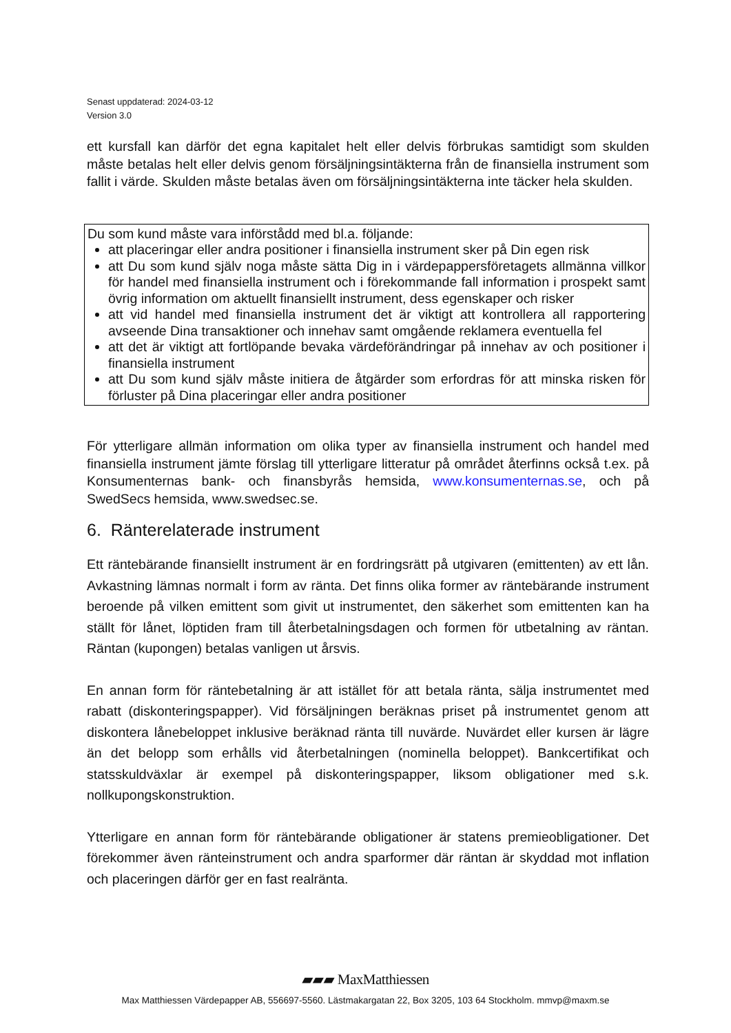Senast uppdaterad: 2024-03-12
Version 3.0
ett kursfall kan därför det egna kapitalet helt eller delvis förbrukas samtidigt som skulden måste betalas helt eller delvis genom försäljningsintäkterna från de finansiella instrument som fallit i värde. Skulden måste betalas även om försäljningsintäkterna inte täcker hela skulden.
Du som kund måste vara införstådd med bl.a. följande:
att placeringar eller andra positioner i finansiella instrument sker på Din egen risk
att Du som kund själv noga måste sätta Dig in i värdepappersföretagets allmänna villkor för handel med finansiella instrument och i förekommande fall information i prospekt samt övrig information om aktuellt finansiellt instrument, dess egenskaper och risker
att vid handel med finansiella instrument det är viktigt att kontrollera all rapportering avseende Dina transaktioner och innehav samt omgående reklamera eventuella fel
att det är viktigt att fortlöpande bevaka värdeförändringar på innehav av och positioner i finansiella instrument
att Du som kund själv måste initiera de åtgärder som erfordras för att minska risken för förluster på Dina placeringar eller andra positioner
För ytterligare allmän information om olika typer av finansiella instrument och handel med finansiella instrument jämte förslag till ytterligare litteratur på området återfinns också t.ex. på Konsumenternas bank- och finansbyrås hemsida, www.konsumenternas.se, och på SwedSecs hemsida, www.swedsec.se.
6. Ränterelaterade instrument
Ett räntebärande finansiellt instrument är en fordringsrätt på utgivaren (emittenten) av ett lån. Avkastning lämnas normalt i form av ränta. Det finns olika former av räntebärande instrument beroende på vilken emittent som givit ut instrumentet, den säkerhet som emittenten kan ha ställt för lånet, löptiden fram till återbetalningsdagen och formen för utbetalning av räntan. Räntan (kupongen) betalas vanligen ut årsvis.
En annan form för räntebetalning är att istället för att betala ränta, sälja instrumentet med rabatt (diskonteringspapper). Vid försäljningen beräknas priset på instrumentet genom att diskontera lånebeloppet inklusive beräknad ränta till nuvärde. Nuvärdet eller kursen är lägre än det belopp som erhålls vid återbetalningen (nominella beloppet). Bankcertifikat och statsskuldväxlar är exempel på diskonteringspapper, liksom obligationer med s.k. nollkupongskonstruktion.
Ytterligare en annan form för räntebärande obligationer är statens premieobligationer. Det förekommer även ränteinstrument och andra sparformer där räntan är skyddad mot inflation och placeringen därför ger en fast realränta.
▰▰▰ MaxMatthiessen
Max Matthiessen Värdepapper AB, 556697-5560. Lästmakargatan 22, Box 3205, 103 64 Stockholm. mmvp@maxm.se